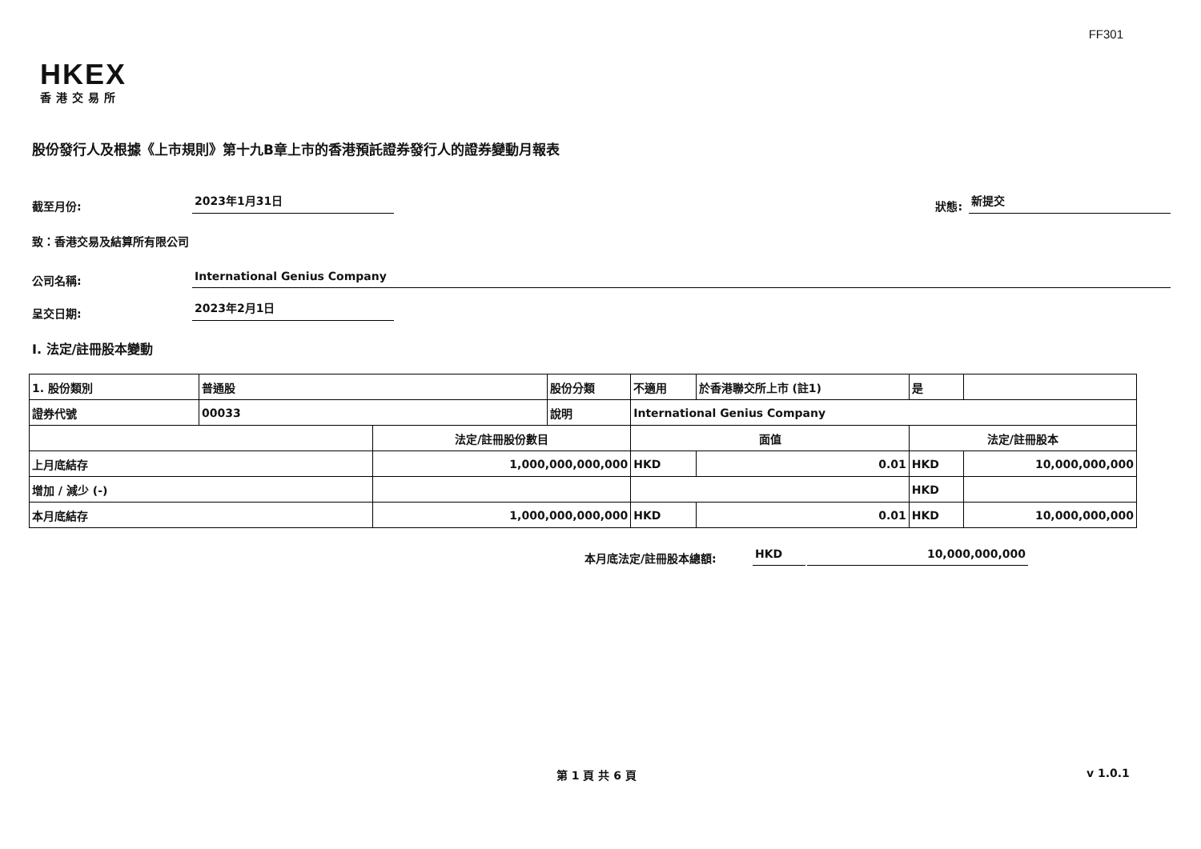FF301
HKEX
香港交易所
股份發行人及根據《上市規則》第十九B章上市的香港預託證券發行人的證券變動月報表
截至月份: 2023年1月31日 狀態: 新提交
致：香港交易及結算所有限公司
公司名稱: International Genius Company
呈交日期: 2023年2月1日
I. 法定/註冊股本變動
| 1. 股份類別 | 普通股 | | 股份分類 | 不適用 | | 於香港聯交所上市 (註1) | 是 | |
| 證券代號 | 00033 | | 說明 | International Genius Company | | | | |
| | | 法定/註冊股份數目 | | | 面值 | | 法定/註冊股本 | |
| 上月底結存 | | 1,000,000,000,000 | | | HKD | 0.01 | HKD | 10,000,000,000 |
| 增加 / 減少 (-) | | | | | | | HKD | |
| 本月底結存 | | 1,000,000,000,000 | | | HKD | 0.01 | HKD | 10,000,000,000 |
本月底法定/註冊股本總額: HKD 10,000,000,000
第 1 頁 共 6 頁 v 1.0.1